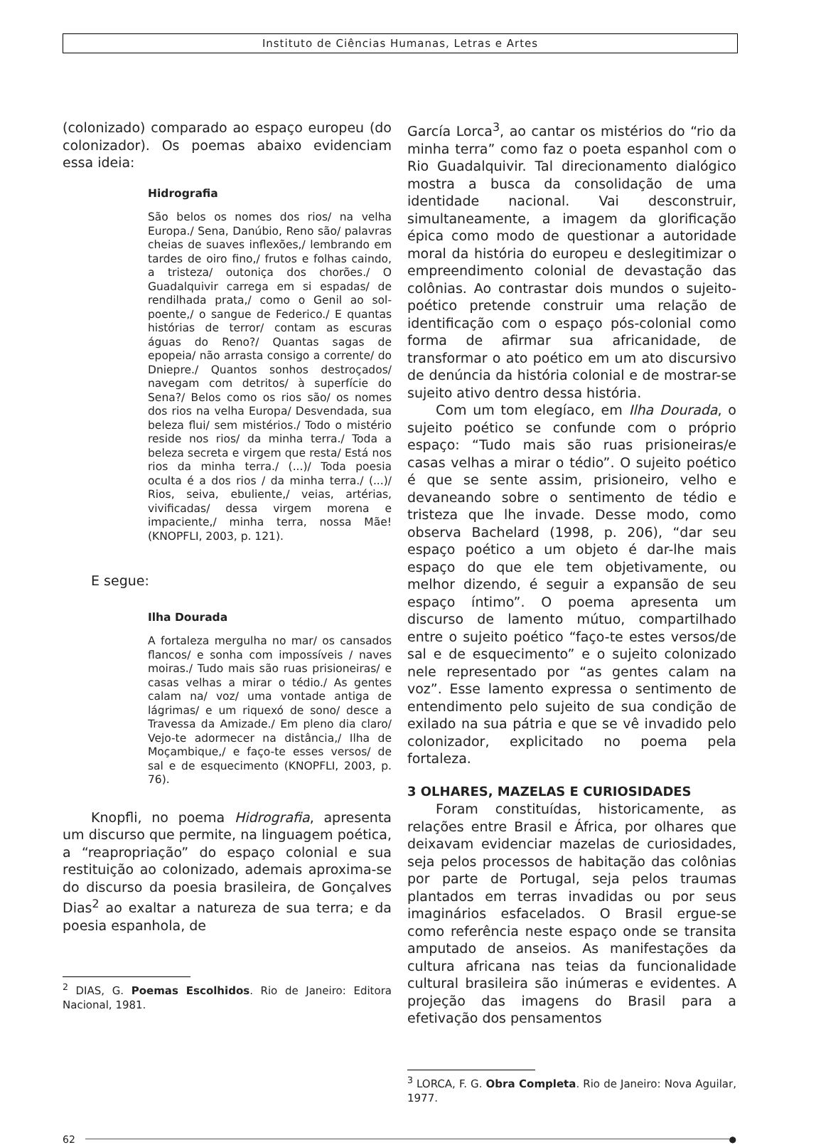Instituto de Ciências Humanas, Letras e Artes
(colonizado) comparado ao espaço europeu (do colonizador). Os poemas abaixo evidenciam essa ideia:
Hidrografia
São belos os nomes dos rios/ na velha Europa./ Sena, Danúbio, Reno são/ palavras cheias de suaves inflexões,/ lembrando em tardes de oiro fino,/ frutos e folhas caindo, a tristeza/ outoniça dos chorões./ O Guadalquivir carrega em si espadas/ de rendilhada prata,/ como o Genil ao sol-poente,/ o sangue de Federico./ E quantas histórias de terror/ contam as escuras águas do Reno?/ Quantas sagas de epopeia/ não arrasta consigo a corrente/ do Dniepre./ Quantos sonhos destroçados/ navegam com detritos/ à superfície do Sena?/ Belos como os rios são/ os nomes dos rios na velha Europa/ Desvendada, sua beleza flui/ sem mistérios./ Todo o mistério reside nos rios/ da minha terra./ Toda a beleza secreta e virgem que resta/ Está nos rios da minha terra./ (...)/ Toda poesia oculta é a dos rios / da minha terra./ (...)/ Rios, seiva, ebuliente,/ veias, artérias, vivificadas/ dessa virgem morena e impaciente,/ minha terra, nossa Mãe! (KNOPFLI, 2003, p. 121).
E segue:
Ilha Dourada
A fortaleza mergulha no mar/ os cansados flancos/ e sonha com impossíveis / naves moiras./ Tudo mais são ruas prisioneiras/ e casas velhas a mirar o tédio./ As gentes calam na/ voz/ uma vontade antiga de lágrimas/ e um riquexó de sono/ desce a Travessa da Amizade./ Em pleno dia claro/ Vejo-te adormecer na distância,/ Ilha de Moçambique,/ e faço-te esses versos/ de sal e de esquecimento (KNOPFLI, 2003, p. 76).
Knopfli, no poema Hidrografia, apresenta um discurso que permite, na linguagem poética, a “reapropriação” do espaço colonial e sua restituição ao colonizado, ademais aproxima-se do discurso da poesia brasileira, de Gonçalves Dias<sup>2</sup> ao exaltar a natureza de sua terra; e da poesia espanhola, de
<sup>2</sup> DIAS, G. Poemas Escolhidos. Rio de Janeiro: Editora Nacional, 1981.
García Lorca<sup>3</sup>, ao cantar os mistérios do “rio da minha terra” como faz o poeta espanhol com o Rio Guadalquivir. Tal direcionamento dialógico mostra a busca da consolidação de uma identidade nacional. Vai desconstruir, simultaneamente, a imagem da glorificação épica como modo de questionar a autoridade moral da história do europeu e deslegitimizar o empreendimento colonial de devastação das colônias. Ao contrastar dois mundos o sujeito-poético pretende construir uma relação de identificação com o espaço pós-colonial como forma de afirmar sua africanidade, de transformar o ato poético em um ato discursivo de denúncia da história colonial e de mostrar-se sujeito ativo dentro dessa história.
Com um tom elegíaco, em Ilha Dourada, o sujeito poético se confunde com o próprio espaço: “Tudo mais são ruas prisioneiras/e casas velhas a mirar o tédio”. O sujeito poético é que se sente assim, prisioneiro, velho e devaneando sobre o sentimento de tédio e tristeza que lhe invade. Desse modo, como observa Bachelard (1998, p. 206), “dar seu espaço poético a um objeto é dar-lhe mais espaço do que ele tem objetivamente, ou melhor dizendo, é seguir a expansão de seu espaço íntimo”. O poema apresenta um discurso de lamento mútuo, compartilhado entre o sujeito poético “faço-te estes versos/de sal e de esquecimento” e o sujeito colonizado nele representado por “as gentes calam na voz”. Esse lamento expressa o sentimento de entendimento pelo sujeito de sua condição de exilado na sua pátria e que se vê invadido pelo colonizador, explicitado no poema pela fortaleza.
3 OLHARES, MAZELAS E CURIOSIDADES
Foram constituídas, historicamente, as relações entre Brasil e África, por olhares que deixavam evidenciar mazelas de curiosidades, seja pelos processos de habitação das colônias por parte de Portugal, seja pelos traumas plantados em terras invadidas ou por seus imaginários esfacelados. O Brasil ergue-se como referência neste espaço onde se transita amputado de anseios. As manifestações da cultura africana nas teias da funcionalidade cultural brasileira são inúmeras e evidentes. A projeção das imagens do Brasil para a efetivação dos pensamentos
<sup>3</sup> LORCA, F. G. Obra Completa. Rio de Janeiro: Nova Aguilar, 1977.
62
●